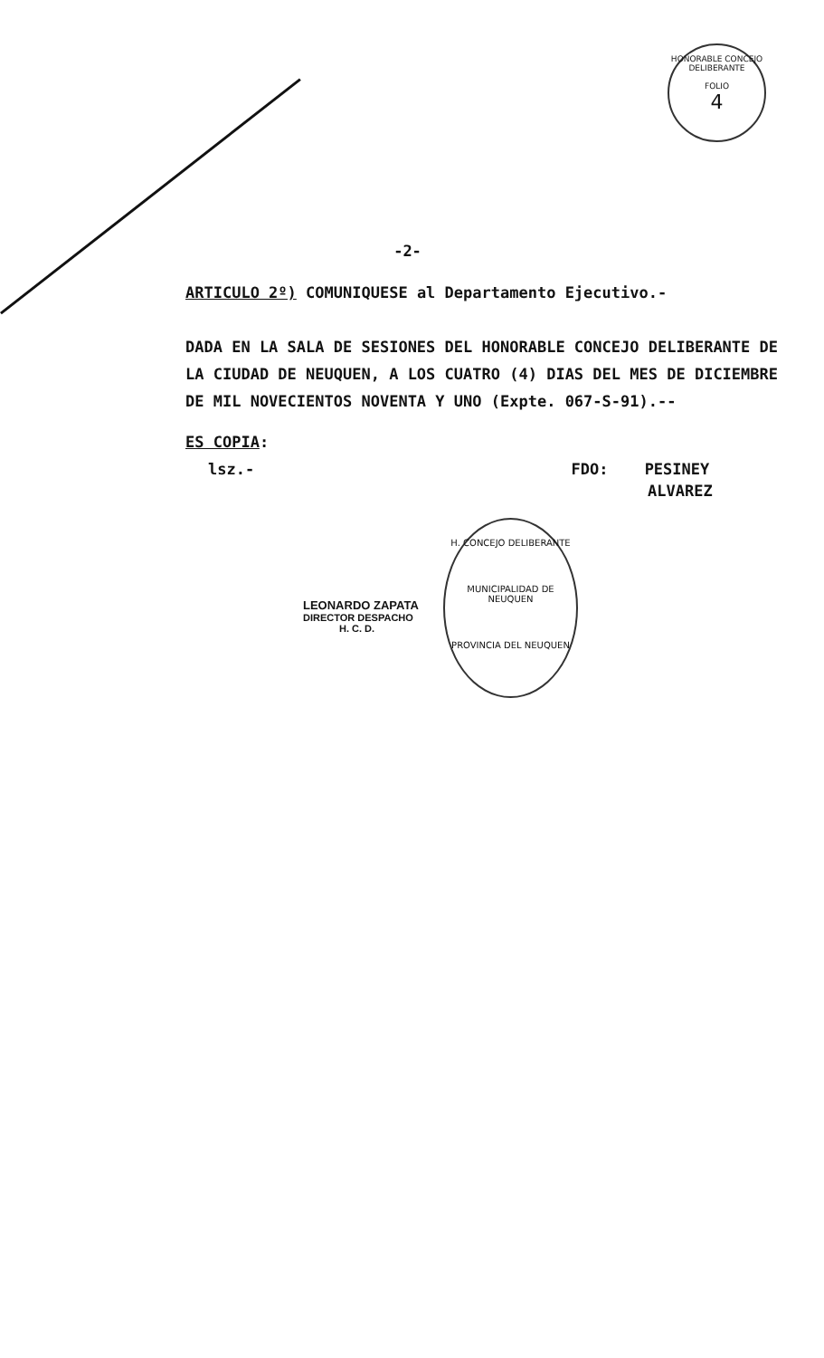HONORABLE CONCEJO DELIBERANTE
FOLIO
4
-2-
ARTICULO 2º) COMUNIQUESE al Departamento Ejecutivo.-
DADA EN LA SALA DE SESIONES DEL HONORABLE CONCEJO DELIBERANTE DE LA CIUDAD DE NEUQUEN, A LOS CUATRO (4) DIAS DEL MES DE DICIEMBRE DE MIL NOVECIENTOS NOVENTA Y UNO (Expte. 067-S-91).--
ES COPIA:
lsz.- FDO: PESINEY
ALVAREZ
H. CONCEJO DELIBERANTE
MUNICIPALIDAD DE NEUQUEN
PROVINCIA DEL NEUQUEN
LEONARDO ZAPATA
DIRECTOR DESPACHO
H. C. D.